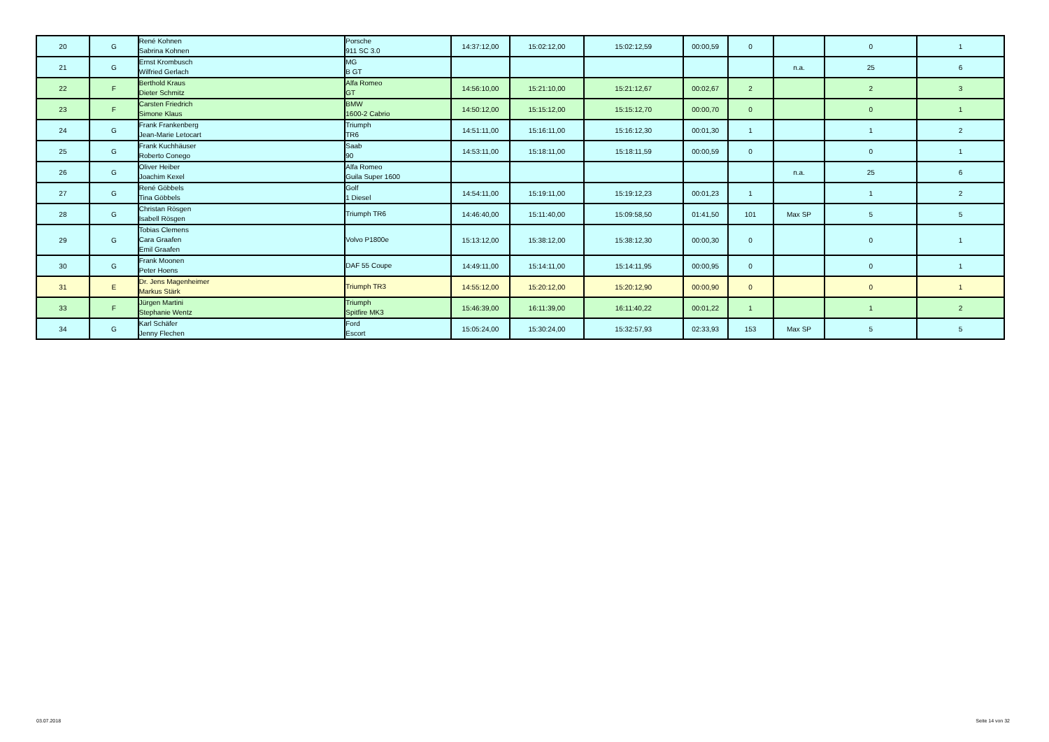| 20 | G | René Kohnen Sabrina Kohnen | Porsche 911 SC 3.0 | 14:37:12,00 | 15:02:12,00 | 15:02:12,59 | 00:00,59 | 0 | | 0 | 1 |
| 21 | G | Ernst Krombusch Wilfried Gerlach | MG B GT | | | | | | n.a. | 25 | 6 |
| 22 | F | Berthold Kraus Dieter Schmitz | Alfa Romeo GT | 14:56:10,00 | 15:21:10,00 | 15:21:12,67 | 00:02,67 | 2 | | 2 | 3 |
| 23 | F | Carsten Friedrich Simone Klaus | BMW 1600-2 Cabrio | 14:50:12,00 | 15:15:12,00 | 15:15:12,70 | 00:00,70 | 0 | | 0 | 1 |
| 24 | G | Frank Frankenberg Jean-Marie Letocart | Triumph TR6 | 14:51:11,00 | 15:16:11,00 | 15:16:12,30 | 00:01,30 | 1 | | 1 | 2 |
| 25 | G | Frank Kuchhäuser Roberto Conego | Saab 90 | 14:53:11,00 | 15:18:11,00 | 15:18:11,59 | 00:00,59 | 0 | | 0 | 1 |
| 26 | G | Oliver Heiber Joachim Kexel | Alfa Romeo Guila Super 1600 | | | | | | n.a. | 25 | 6 |
| 27 | G | René Göbbels Tina Göbbels | Golf 1 Diesel | 14:54:11,00 | 15:19:11,00 | 15:19:12,23 | 00:01,23 | 1 | | 1 | 2 |
| 28 | G | Christan Rösgen Isabell Rösgen | Triumph TR6 | 14:46:40,00 | 15:11:40,00 | 15:09:58,50 | 01:41,50 | 101 | Max SP | 5 | 5 |
| 29 | G | Tobias Clemens Cara Graafen Emil Graafen | Volvo P1800e | 15:13:12,00 | 15:38:12,00 | 15:38:12,30 | 00:00,30 | 0 | | 0 | 1 |
| 30 | G | Frank Moonen Peter Hoens | DAF 55 Coupe | 14:49:11,00 | 15:14:11,00 | 15:14:11,95 | 00:00,95 | 0 | | 0 | 1 |
| 31 | E | Dr. Jens Magenheimer Markus Stärk | Triumph TR3 | 14:55:12,00 | 15:20:12,00 | 15:20:12,90 | 00:00,90 | 0 | | 0 | 1 |
| 33 | F | Jürgen Martini Stephanie Wentz | Triumph Spitfire MK3 | 15:46:39,00 | 16:11:39,00 | 16:11:40,22 | 00:01,22 | 1 | | 1 | 2 |
| 34 | G | Karl Schäfer Jenny Flechen | Ford Escort | 15:05:24,00 | 15:30:24,00 | 15:32:57,93 | 02:33,93 | 153 | Max SP | 5 | 5 |
03.07.2018 Seite 14 von 32